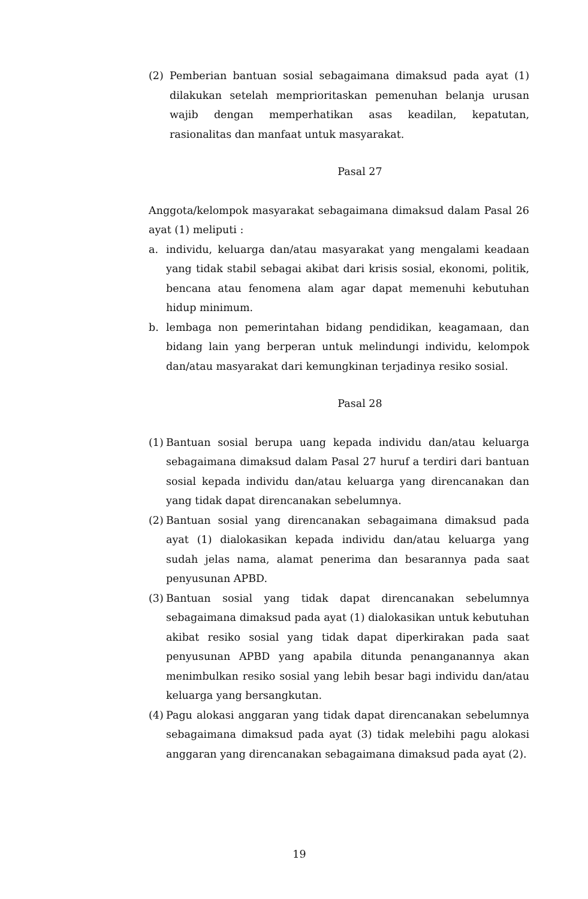(2) Pemberian bantuan sosial sebagaimana dimaksud pada ayat (1) dilakukan setelah memprioritaskan pemenuhan belanja urusan wajib dengan memperhatikan asas keadilan, kepatutan, rasionalitas dan manfaat untuk masyarakat.
Pasal 27
Anggota/kelompok masyarakat sebagaimana dimaksud dalam Pasal 26 ayat (1) meliputi :
a. individu, keluarga dan/atau masyarakat yang mengalami keadaan yang tidak stabil sebagai akibat dari krisis sosial, ekonomi, politik, bencana atau fenomena alam agar dapat memenuhi kebutuhan hidup minimum.
b. lembaga non pemerintahan bidang pendidikan, keagamaan, dan bidang lain yang berperan untuk melindungi individu, kelompok dan/atau masyarakat dari kemungkinan terjadinya resiko sosial.
Pasal 28
(1) Bantuan sosial berupa uang kepada individu dan/atau keluarga sebagaimana dimaksud dalam Pasal 27 huruf a terdiri dari bantuan sosial kepada individu dan/atau keluarga yang direncanakan dan yang tidak dapat direncanakan sebelumnya.
(2) Bantuan sosial yang direncanakan sebagaimana dimaksud pada ayat (1) dialokasikan kepada individu dan/atau keluarga yang sudah jelas nama, alamat penerima dan besarannya pada saat penyusunan APBD.
(3) Bantuan sosial yang tidak dapat direncanakan sebelumnya sebagaimana dimaksud pada ayat (1) dialokasikan untuk kebutuhan akibat resiko sosial yang tidak dapat diperkirakan pada saat penyusunan APBD yang apabila ditunda penanganannya akan menimbulkan resiko sosial yang lebih besar bagi individu dan/atau keluarga yang bersangkutan.
(4) Pagu alokasi anggaran yang tidak dapat direncanakan sebelumnya sebagaimana dimaksud pada ayat (3) tidak melebihi pagu alokasi anggaran yang direncanakan sebagaimana dimaksud pada ayat (2).
19